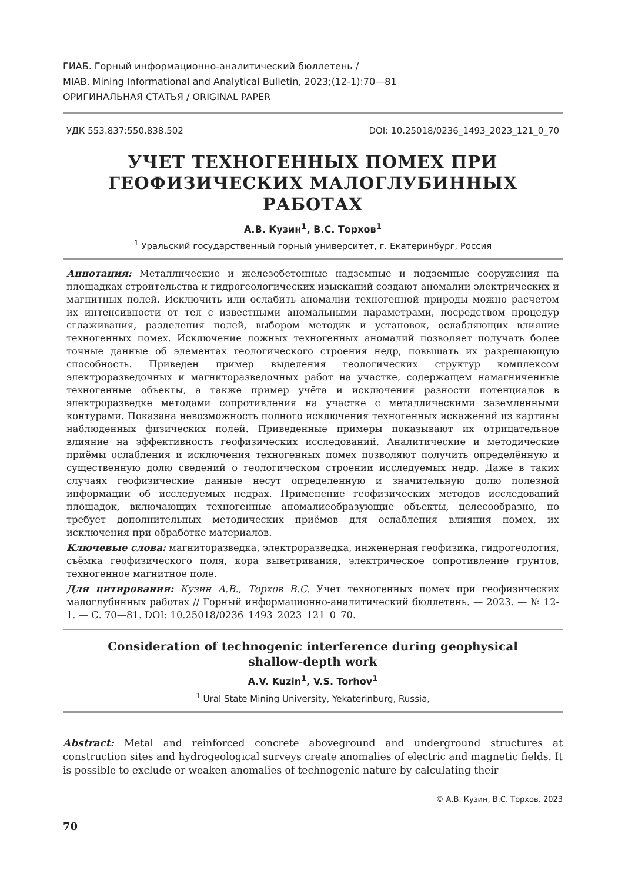ГИАБ. Горный информационно-аналитический бюллетень /
MIAB. Mining Informational and Analytical Bulletin, 2023;(12-1):70—81
ОРИГИНАЛЬНАЯ СТАТЬЯ / ORIGINAL PAPER
УДК 553.837:550.838.502 DOI: 10.25018/0236_1493_2023_121_0_70
УЧЕТ ТЕХНОГЕННЫХ ПОМЕХ ПРИ ГЕОФИЗИЧЕСКИХ МАЛОГЛУБИННЫХ РАБОТАХ
А.В. Кузин<sup>1</sup>, В.С. Торхов<sup>1</sup>
<sup>1</sup> Уральский государственный горный университет, г. Екатеринбург, Россия
Аннотация: Металлические и железобетонные надземные и подземные сооружения на площадках строительства и гидрогеологических изысканий создают аномалии электрических и магнитных полей. Исключить или ослабить аномалии техногенной природы можно расчетом их интенсивности от тел с известными аномальными параметрами, посредством процедур сглаживания, разделения полей, выбором методик и установок, ослабляющих влияние техногенных помех. Исключение ложных техногенных аномалий позволяет получать более точные данные об элементах геологического строения недр, повышать их разрешающую способность. Приведен пример выделения геологических структур комплексом электроразведочных и магниторазведочных работ на участке, содержащем намагниченные техногенные объекты, а также пример учёта и исключения разности потенциалов в электроразведке методами сопротивления на участке с металлическими заземленными контурами. Показана невозможность полного исключения техногенных искажений из картины наблюденных физических полей. Приведенные примеры показывают их отрицательное влияние на эффективность геофизических исследований. Аналитические и методические приёмы ослабления и исключения техногенных помех позволяют получить определённую и существенную долю сведений о геологическом строении исследуемых недр. Даже в таких случаях геофизические данные несут определенную и значительную долю полезной информации об исследуемых недрах. Применение геофизических методов исследований площадок, включающих техногенные аномалиеобразующие объекты, целесообразно, но требует дополнительных методических приёмов для ослабления влияния помех, их исключения при обработке материалов.
Ключевые слова: магниторазведка, электроразведка, инженерная геофизика, гидрогеология, съёмка геофизического поля, кора выветривания, электрическое сопротивление грунтов, техногенное магнитное поле.
Для цитирования: Кузин А.В., Торхов В.С. Учет техногенных помех при геофизических малоглубинных работах // Горный информационно-аналитический бюллетень. — 2023. — № 12-1. — С. 70—81. DOI: 10.25018/0236_1493_2023_121_0_70.
Consideration of technogenic interference during geophysical
shallow-depth work
A.V. Kuzin<sup>1</sup>, V.S. Torhov<sup>1</sup>
<sup>1</sup> Ural State Mining University, Yekaterinburg, Russia,
Abstract: Metal and reinforced concrete aboveground and underground structures at construction sites and hydrogeological surveys create anomalies of electric and magnetic fields. It is possible to exclude or weaken anomalies of technogenic nature by calculating their
© А.В. Кузин, В.С. Торхов. 2023
70